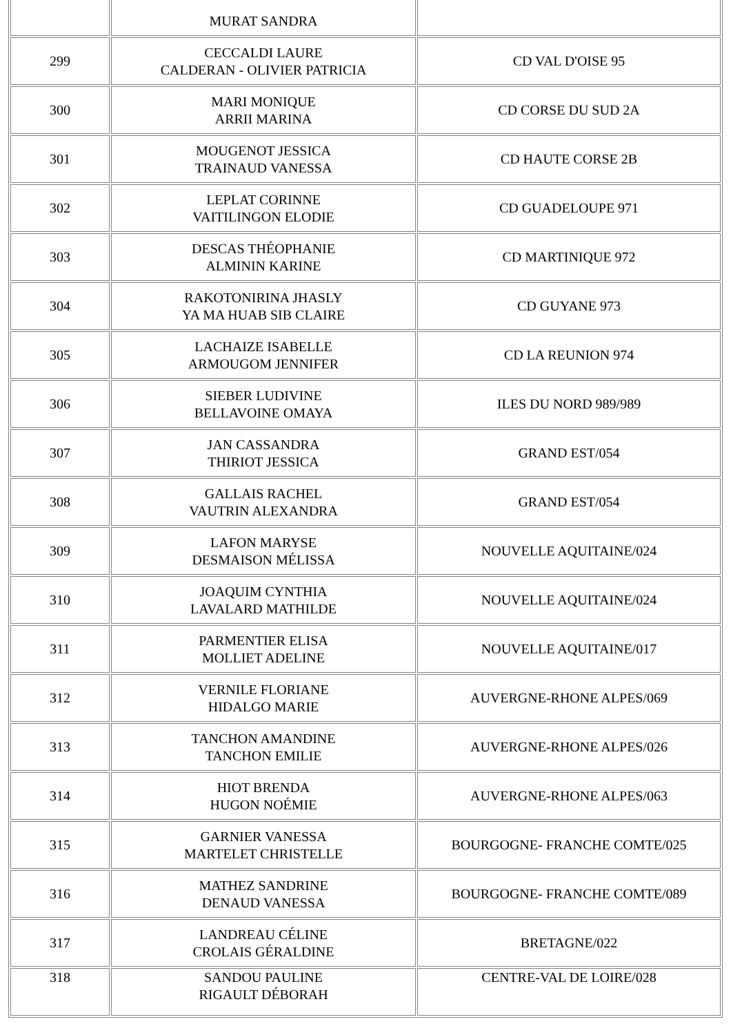| | MURAT SANDRA | |
| 299 | CECCALDI LAURE CALDERAN - OLIVIER PATRICIA | CD VAL D'OISE 95 |
| 300 | MARI MONIQUE ARRII MARINA | CD CORSE DU SUD 2A |
| 301 | MOUGENOT JESSICA TRAINAUD VANESSA | CD HAUTE CORSE 2B |
| 302 | LEPLAT CORINNE VAITILINGON ELODIE | CD GUADELOUPE 971 |
| 303 | DESCAS THÉOPHANIE ALMININ KARINE | CD MARTINIQUE 972 |
| 304 | RAKOTONIRINA JHASLY YA MA HUAB SIB CLAIRE | CD GUYANE 973 |
| 305 | LACHAIZE ISABELLE ARMOUGOM JENNIFER | CD LA REUNION 974 |
| 306 | SIEBER LUDIVINE BELLAVOINE OMAYA | ILES DU NORD 989/989 |
| 307 | JAN CASSANDRA THIRIOT JESSICA | GRAND EST/054 |
| 308 | GALLAIS RACHEL VAUTRIN ALEXANDRA | GRAND EST/054 |
| 309 | LAFON MARYSE DESMAISON MÉLISSA | NOUVELLE AQUITAINE/024 |
| 310 | JOAQUIM CYNTHIA LAVALARD MATHILDE | NOUVELLE AQUITAINE/024 |
| 311 | PARMENTIER ELISA MOLLIET ADELINE | NOUVELLE AQUITAINE/017 |
| 312 | VERNILE FLORIANE HIDALGO MARIE | AUVERGNE-RHONE ALPES/069 |
| 313 | TANCHON AMANDINE TANCHON EMILIE | AUVERGNE-RHONE ALPES/026 |
| 314 | HIOT BRENDA HUGON NOÉMIE | AUVERGNE-RHONE ALPES/063 |
| 315 | GARNIER VANESSA MARTELET CHRISTELLE | BOURGOGNE- FRANCHE COMTE/025 |
| 316 | MATHEZ SANDRINE DENAUD VANESSA | BOURGOGNE- FRANCHE COMTE/089 |
| 317 | LANDREAU CÉLINE CROLAIS GÉRALDINE | BRETAGNE/022 |
| 318 | SANDOU PAULINE RIGAULT DÉBORAH | CENTRE-VAL DE LOIRE/028 |